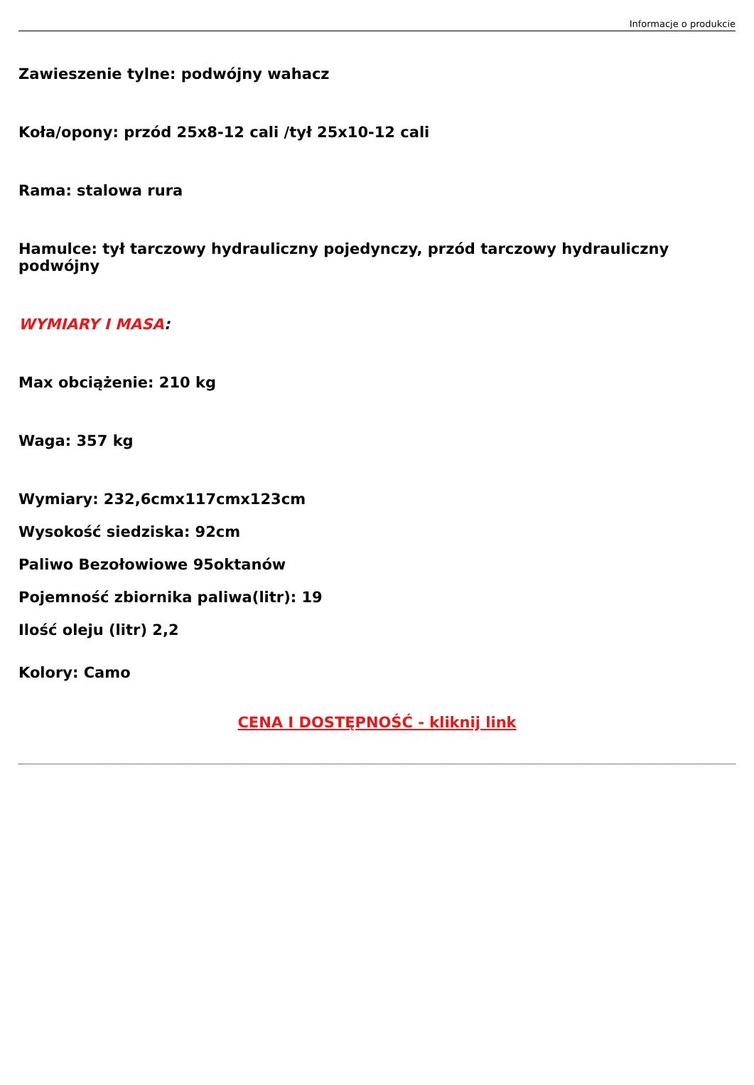Informacje o produkcie
Zawieszenie tylne: podwójny wahacz
Koła/opony: przód 25x8-12 cali /tył 25x10-12 cali
Rama: stalowa rura
Hamulce: tył tarczowy hydrauliczny pojedynczy, przód tarczowy hydrauliczny podwójny
WYMIARY I MASA:
Max obciążenie: 210 kg
Waga: 357 kg
Wymiary: 232,6cmx117cmx123cm
Wysokość siedziska: 92cm
Paliwo Bezołowiowe 95oktanów
Pojemność zbiornika paliwa(litr): 19
Ilość oleju (litr) 2,2
Kolory: Camo
CENA I DOSTĘPNOŚĆ - kliknij link